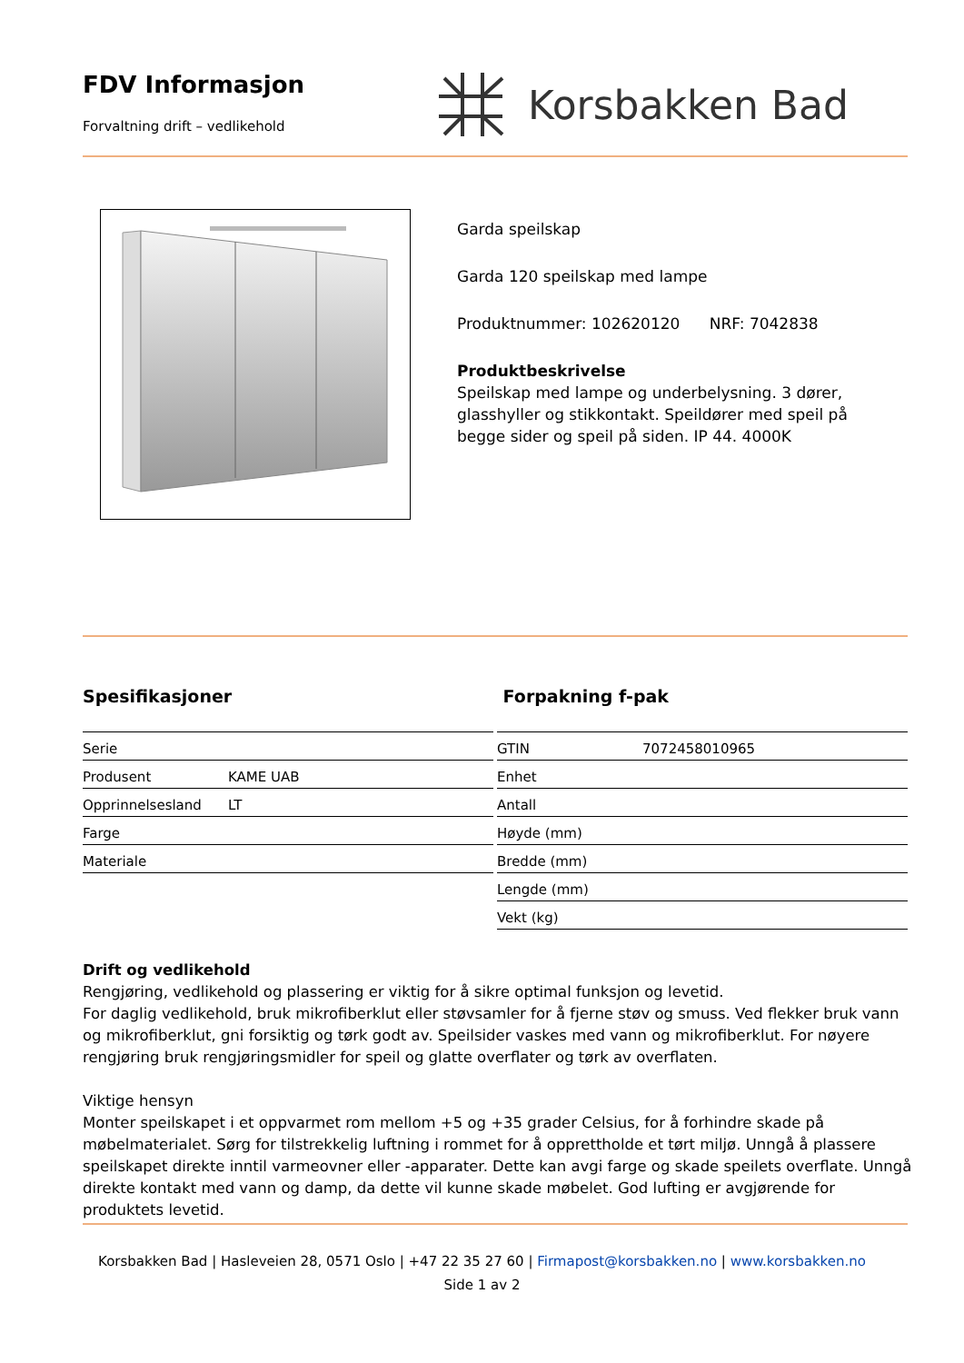FDV Informasjon
Forvaltning drift – vedlikehold
Korsbakken Bad
Garda speilskap
Garda 120 speilskap med lampe
Produktnummer: 102620120 NRF: 7042838
Produktbeskrivelse
Speilskap med lampe og underbelysning. 3 dører, glasshyller og stikkontakt. Speildører med speil på begge sider og speil på siden. IP 44. 4000K
Spesifikasjoner
| Serie | |
| Produsent | KAME UAB |
| Opprinnelsesland | LT |
| Farge | |
| Materiale | |
Forpakning f-pak
| GTIN | 7072458010965 |
| Enhet | |
| Antall | |
| Høyde (mm) | |
| Bredde (mm) | |
| Lengde (mm) | |
| Vekt (kg) | |
Drift og vedlikehold
Rengjøring, vedlikehold og plassering er viktig for å sikre optimal funksjon og levetid.
For daglig vedlikehold, bruk mikrofiberklut eller støvsamler for å fjerne støv og smuss. Ved flekker bruk vann og mikrofiberklut, gni forsiktig og tørk godt av. Speilsider vaskes med vann og mikrofiberklut. For nøyere rengjøring bruk rengjøringsmidler for speil og glatte overflater og tørk av overflaten.
Viktige hensyn
Monter speilskapet i et oppvarmet rom mellom +5 og +35 grader Celsius, for å forhindre skade på møbelmaterialet. Sørg for tilstrekkelig luftning i rommet for å opprettholde et tørt miljø. Unngå å plassere speilskapet direkte inntil varmeovner eller -apparater. Dette kan avgi farge og skade speilets overflate. Unngå direkte kontakt med vann og damp, da dette vil kunne skade møbelet. God lufting er avgjørende for produktets levetid.
Korsbakken Bad | Hasleveien 28, 0571 Oslo | +47 22 35 27 60 | Firmapost@korsbakken.no | www.korsbakken.no
Side 1 av 2